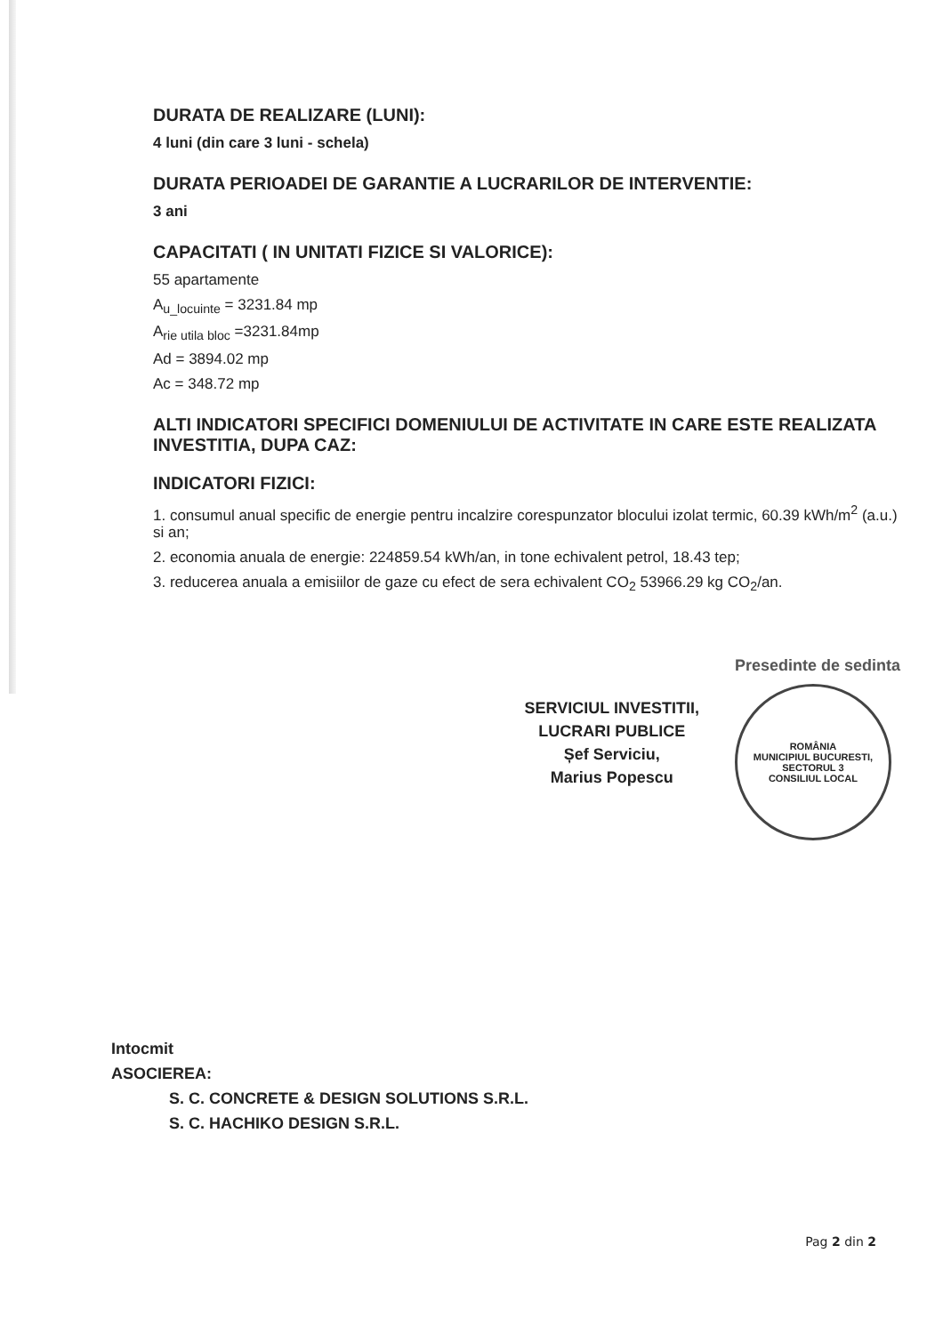DURATA DE REALIZARE (LUNI):
4 luni (din care 3 luni - schela)
DURATA PERIOADEI DE GARANTIE A LUCRARILOR DE INTERVENTIE:
3 ani
CAPACITATI ( IN UNITATI FIZICE SI VALORICE):
55 apartamente
A<sub>u_locuinte</sub> = 3231.84 mp
A<sub>rie utila bloc</sub> =3231.84mp
Ad = 3894.02 mp
Ac = 348.72 mp
ALTI INDICATORI SPECIFICI DOMENIULUI DE ACTIVITATE IN CARE ESTE REALIZATA INVESTITIA, DUPA CAZ:
INDICATORI FIZICI:
1. consumul anual specific de energie pentru incalzire corespunzator blocului izolat termic, 60.39 kWh/m<sup>2</sup> (a.u.) si an;
2. economia anuala de energie: 224859.54 kWh/an, in tone echivalent petrol, 18.43 tep;
3. reducerea anuala a emisiilor de gaze cu efect de sera echivalent CO<sub>2</sub> 53966.29 kg CO<sub>2</sub>/an.
SERVICIUL INVESTITII,
LUCRARI PUBLICE
Șef Serviciu,
Marius Popescu
Presedinte de sedinta
ROMÂNIA
MUNICIPIUL BUCURESTI, SECTORUL 3
CONSILIUL LOCAL
Intocmit
ASOCIEREA:
S. C. CONCRETE & DESIGN SOLUTIONS S.R.L.
S. C. HACHIKO DESIGN S.R.L.
Pag 2 din 2